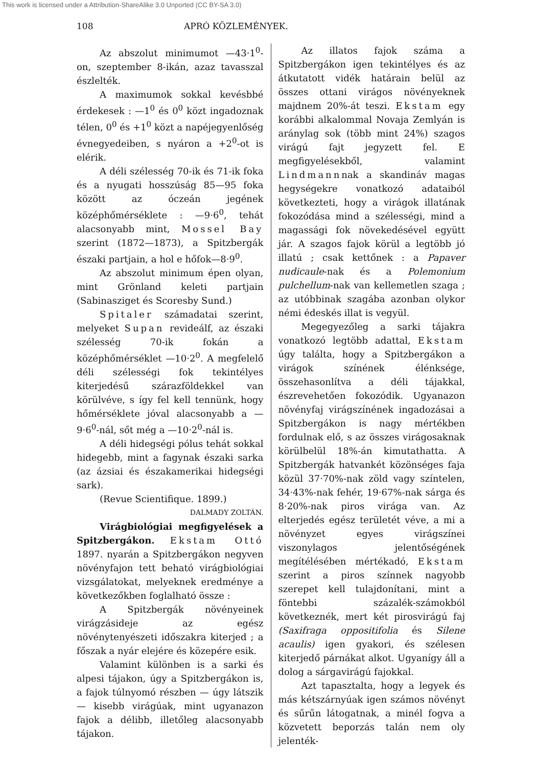This work is licensed under a Attribution-ShareAlike 3.0 Unported (CC BY-SA 3.0)
108 APRÓ KÖZLEMÉNYEK.
Az abszolut minimumot —43·1<sup>0</sup>-on, szeptember 8-ikán, azaz tavasszal észlelték.
A maximumok sokkal kevésbbé érdekesek : —1<sup>0</sup> és 0<sup>0</sup> közt ingadoznak télen, 0<sup>0</sup> és +1<sup>0</sup> közt a napéjegyenlőség évnegyedeiben, s nyáron a +2<sup>0</sup>-ot is elérik.
A déli szélesség 70-ik és 71-ik foka és a nyugati hosszúság 85—95 foka között az óczeán jegének középhőmérséklete : —9·6<sup>0</sup>, tehát alacsonyabb mint, Mossel Bay szerint (1872—1873), a Spitzbergák északi partjain, a hol e hőfok—8·9<sup>0</sup>.
Az abszolut minimum épen olyan, mint Grönland keleti partjain (Sabinasziget és Scoresby Sund.)
Spitaler számadatai szerint, melyeket Supan revideálf, az északi szélesség 70-ik fokán a középhőmérséklet —10·2<sup>0</sup>. A megfelelő déli szélességi fok tekintélyes kiterjedésű szárazföldekkel van körülvéve, s így fel kell tennünk, hogy hőmérséklete jóval alacsonyabb a —9·6<sup>0</sup>-nál, sőt még a —10·2<sup>0</sup>-nál is.
A déli hidegségi pólus tehát sokkal hidegebb, mint a fagynak északi sarka (az ázsiai és északamerikai hidegségi sark).
(Revue Scientifique. 1899.)
DALMADY ZOLTÁN.
Virágbiológiai megfigyelések a Spitzbergákon. Ekstam Ottó 1897. nyarán a Spitzbergákon negyven növényfajon tett beható virágbiológiai vizsgálatokat, melyeknek eredménye a következőkben foglalható össze :
A Spitzbergák növényeinek virágzásideje az egész növénytenyészeti időszakra kiterjed ; a főszak a nyár elejére és közepére esik.
Valamint különben is a sarki és alpesi tájakon, úgy a Spitzbergákon is, a fajok túlnyomó részben — úgy látszik — kisebb virágúak, mint ugyanazon fajok a délibb, illetőleg alacsonyabb tájakon.
Az illatos fajok száma a Spitzbergákon igen tekintélyes és az átkutatott vidék határain belül az összes ottani virágos növényeknek majdnem 20%-át teszi. Ekstam egy korábbi alkalommal Novaja Zemlyán is aránylag sok (több mint 24%) szagos virágú fajt jegyzett fel. E megfigyelésekből, valamint Lindmannnak a skandináv magas hegységekre vonatkozó adataiból következteti, hogy a virágok illatának fokozódása mind a szélességi, mind a magassági fok növekedésével együtt jár. A szagos fajok körül a legtöbb jó illatú ; csak kettőnek : a Papaver nudicaule-nak és a Polemonium pulchellum-nak van kellemetlen szaga ; az utóbbinak szagába azonban olykor némi édeskés illat is vegyül.
Megegyezőleg a sarki tájakra vonatkozó legtöbb adattal, Ekstam úgy találta, hogy a Spitzbergákon a virágok színének élénksége, összehasonlítva a déli tájakkal, észrevehetően fokozódik. Ugyanazon növényfaj virágszínének ingadozásai a Spitzbergákon is nagy mértékben fordulnak elő, s az összes virágosaknak körülbelül 18%-án kimutathatta. A Spitzbergák hatvankét közönséges faja közül 37·70%-nak zöld vagy színtelen, 34·43%-nak fehér, 19·67%-nak sárga és 8·20%-nak piros virága van. Az elterjedés egész területét véve, a mi a növényzet egyes virágszínei viszonylagos jelentőségének megítélésében mértékadó, Ekstam szerint a piros színnek nagyobb szerepet kell tulajdonítani, mint a föntebbi százalék-számokból következnék, mert két pirosvirágú faj (Saxifraga oppositifolia és Silene acaulis) igen gyakori, és szélesen kiterjedő párnákat alkot. Ugyanígy áll a dolog a sárgavirágú fajokkal.
Azt tapasztalta, hogy a legyek és más kétszárnyúak igen számos növényt és sűrűn látogatnak, a minél fogva a közvetett beporzás talán nem oly jelenték-